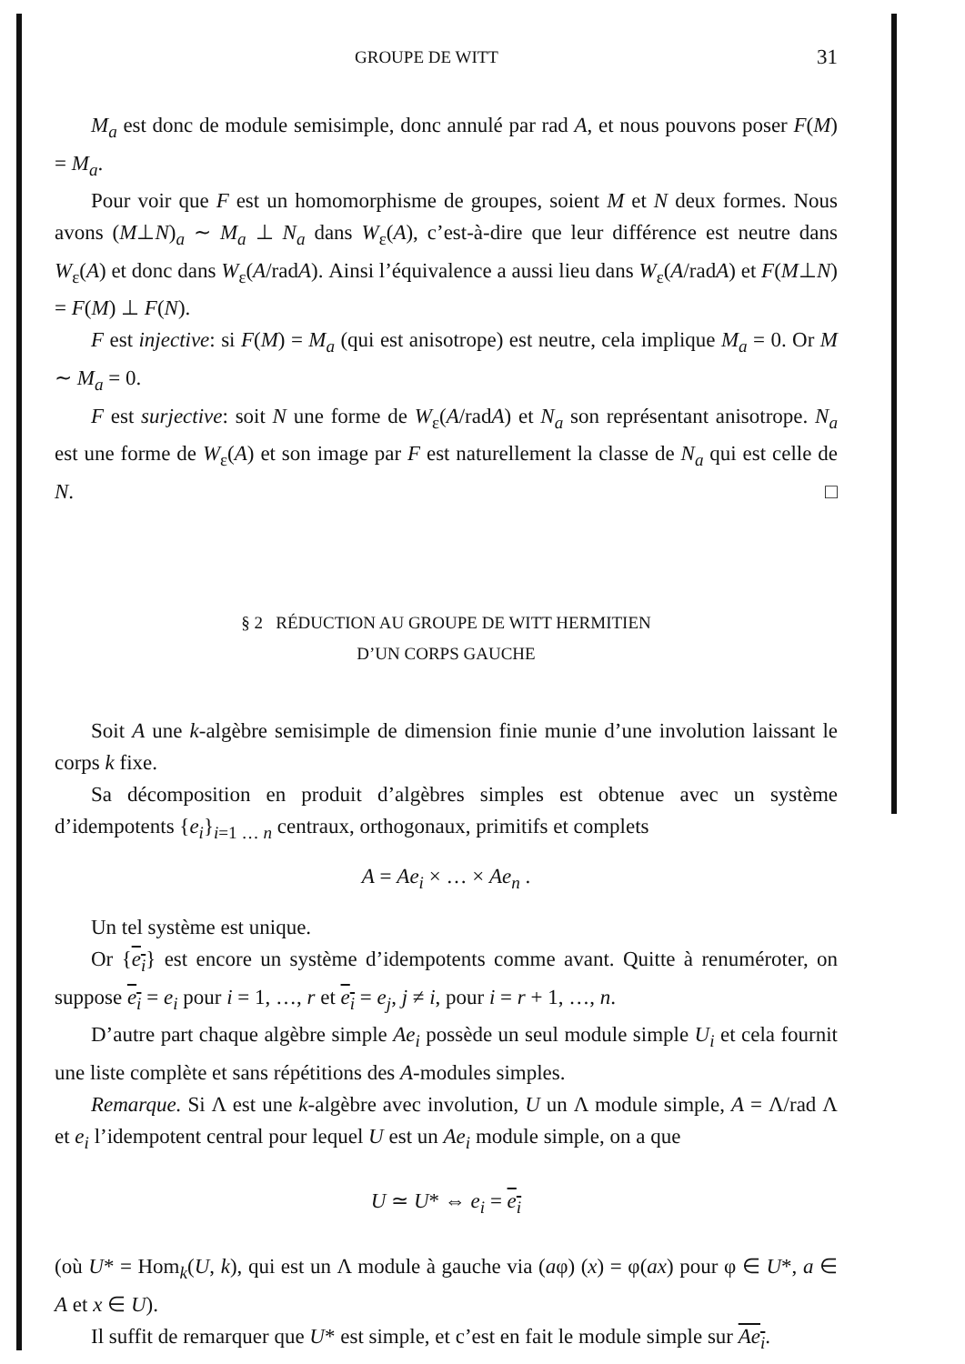GROUPE DE WITT 31
M<sub>a</sub> est donc de module semisimple, donc annulé par rad A, et nous pouvons poser F(M) = M<sub>a</sub>.
Pour voir que F est un homomorphisme de groupes, soient M et N deux formes. Nous avons (M⊥N)<sub>a</sub> ∼ M<sub>a</sub> ⊥ N<sub>a</sub> dans W<sub>ε</sub>(A), c’est-à-dire que leur différence est neutre dans W<sub>ε</sub>(A) et donc dans W<sub>ε</sub>(A/radA). Ainsi l’équivalence a aussi lieu dans W<sub>ε</sub>(A/radA) et F(M⊥N) = F(M) ⊥ F(N).
F est injective: si F(M) = M<sub>a</sub> (qui est anisotrope) est neutre, cela implique M<sub>a</sub> = 0. Or M ∼ M<sub>a</sub> = 0.
F est surjective: soit N une forme de W<sub>ε</sub>(A/radA) et N<sub>a</sub> son représentant anisotrope. N<sub>a</sub> est une forme de W<sub>ε</sub>(A) et son image par F est naturellement la classe de N<sub>a</sub> qui est celle de N. □
§ 2 RÉDUCTION AU GROUPE DE WITT HERMITIEN
D’UN CORPS GAUCHE
Soit A une k-algèbre semisimple de dimension finie munie d’une involution laissant le corps k fixe.
Sa décomposition en produit d’algèbres simples est obtenue avec un système d’idempotents {e<sub>i</sub>}<sub>i=1 … n</sub> centraux, orthogonaux, primitifs et complets
A = Ae<sub>i</sub> × … × Ae<sub>n</sub> .
Un tel système est unique.
Or {e<sub>i</sub>} est encore un système d’idempotents comme avant. Quitte à renuméroter, on suppose e<sub>i</sub> = e<sub>i</sub> pour i = 1, …, r et e<sub>i</sub> = e<sub>j</sub>, j ≠ i, pour i = r + 1, …, n.
D’autre part chaque algèbre simple Ae<sub>i</sub> possède un seul module simple U<sub>i</sub> et cela fournit une liste complète et sans répétitions des A-modules simples.
Remarque. Si Λ est une k-algèbre avec involution, U un Λ module simple, A = Λ/rad Λ et e<sub>i</sub> l’idempotent central pour lequel U est un Ae<sub>i</sub> module simple, on a que
U ≃ U* ⇔ e<sub>i</sub> = e<sub>i</sub>
(où U* = Hom<sub>k</sub>(U, k), qui est un Λ module à gauche via (aφ) (x) = φ(ax) pour φ ∈ U*, a ∈ A et x ∈ U).
Il suffit de remarquer que U* est simple, et c’est en fait le module simple sur Ae<sub>i</sub>.